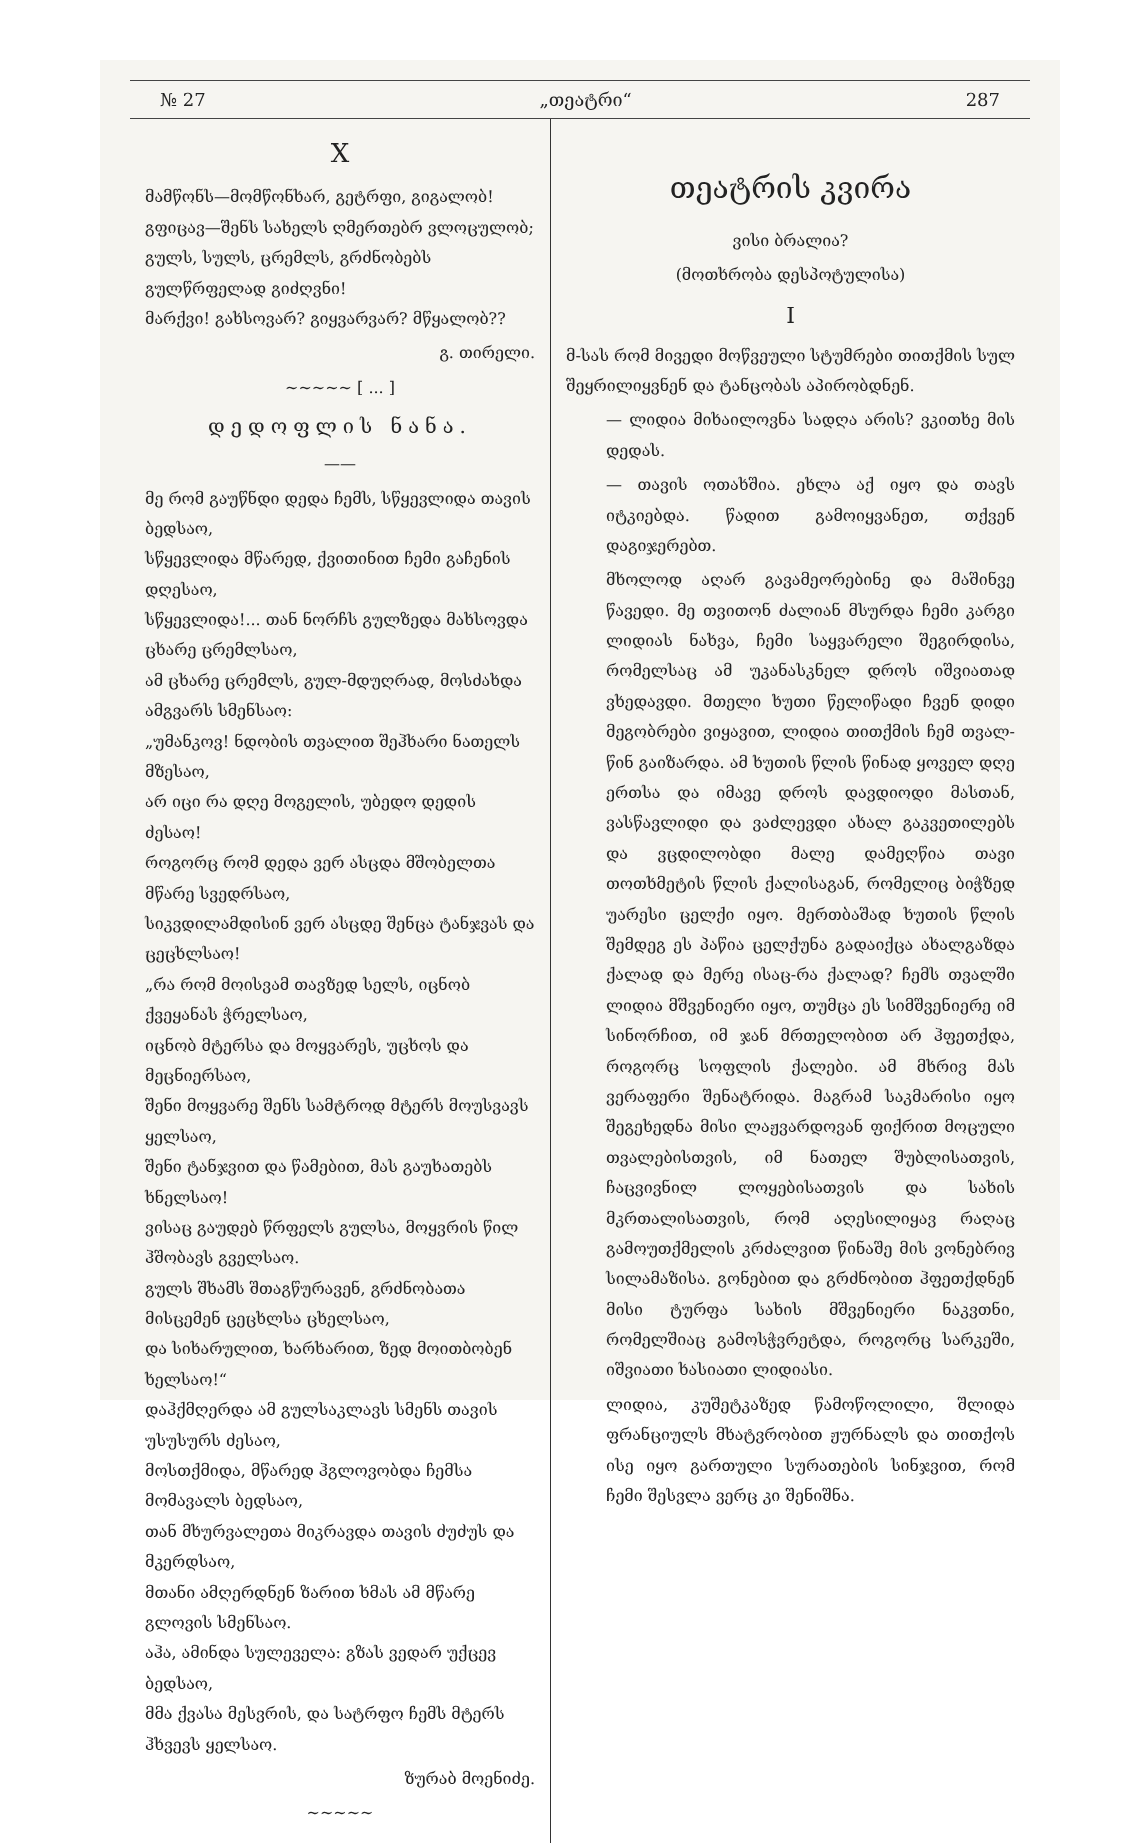№ 27 „თეატრი“287
X
მამწონს—მომწონხარ, გეტრფი, გიგალობ!
გფიცავ—შენს სახელს ღმერთებრ ვლოცულობ;
გულს, სულს, ცრემლს, გრძნობებს გულწრფელად გიძღვნი!
მარქვი! გახსოვარ? გიყვარვარ? მწყალობ??
გ. თირელი.
~~~~~ [ ... ]
დედოფლის ნანა.
——
მე რომ გაუწნდი დედა ჩემს, სწყევლიდა თავის ბედსაო,
სწყევლიდა მწარედ, ქვითინით ჩემი გაჩენის დღესაო,
სწყევლიდა!... თან ნორჩს გულზედა მახსოვდა ცხარე ცრემლსაო,
ამ ცხარე ცრემლს, გულ-მდუღრად, მოსძახდა ამგვარს სმენსაო:
„უმანკოვ! ნდობის თვალით შეჰხარი ნათელს მზესაო,
არ იცი რა დღე მოგელის, უბედო დედის ძესაო!
როგორც რომ დედა ვერ ასცდა მშობელთა მწარე სვედრსაო,
სიკვდილამდისინ ვერ ასცდე შენცა ტანჯვას და ცეცხლსაო!
„რა რომ მოისვამ თავზედ სელს, იცნობ ქვეყანას ჭრელსაო,
იცნობ მტერსა და მოყვარეს, უცხოს და მეცნიერსაო,
შენი მოყვარე შენს სამტროდ მტერს მოუსვავს ყელსაო,
შენი ტანჯვით და წამებით, მას გაუხათებს ხნელსაო!
ვისაც გაუდებ წრფელს გულსა, მოყვრის წილ ჰშობავს გველსაო.
გულს შხამს შთაგწურავენ, გრძნობათა მისცემენ ცეცხლსა ცხელსაო,
და სიხარულით, ხარხარით, ზედ მოითბობენ ხელსაო!“
დაჰქმღერდა ამ გულსაკლავს სმენს თავის უსუსურს ძესაო,
მოსთქმიდა, მწარედ ჰგლოვობდა ჩემსა მომავალს ბედსაო,
თან მხურვალეთა მიკრავდა თავის ძუძუს და მკერდსაო,
მთანი ამღერდნენ ზარით ხმას ამ მწარე გლოვის სმენსაო.
აჰა, ამინდა სულეველა: გზას ვედარ უქცევ ბედსაო,
მმა ქვასა მესვრის, და სატრფო ჩემს მტერს ჰხვევს ყელსაო.
ზურაბ მოენიძე.
~~~~~
თეატრის კვირა
ვისი ბრალია?
(მოთხრობა დესპოტულისა)
I
მ-სას რომ მივედი მოწვეული სტუმრები თითქმის სულ შეყრილიყვნენ და ტანცობას აპირობდნენ.
— ლიდია მიხაილოვნა სადღა არის? ვკითხე მის დედას.
— თავის ოთახშია. ეხლა აქ იყო და თავს იტკიებდა. წადით გამოიყვანეთ, თქვენ დაგიჯერებთ.
მხოლოდ აღარ გავამეორებინე და მაშინვე წავედი. მე თვითონ ძალიან მსურდა ჩემი კარგი ლიდიას ნახვა, ჩემი საყვარელი შეგირდისა, რომელსაც ამ უკანასკნელ დროს იშვიათად ვხედავდი. მთელი ხუთი წელიწადი ჩვენ დიდი მეგობრები ვიყავით, ლიდია თითქმის ჩემ თვალ-წინ გაიზარდა. ამ ხუთის წლის წინად ყოველ დღე ერთსა და იმავე დროს დავდიოდი მასთან, ვასწავლიდი და ვაძლევდი ახალ გაკვეთილებს და ვცდილობდი მალე დამეღწია თავი თოთხმეტის წლის ქალისაგან, რომელიც ბიჭზედ უარესი ცელქი იყო. მერთბაშად ხუთის წლის შემდეგ ეს პაწია ცელქუნა გადაიქცა ახალგაზდა ქალად და მერე ისაც-რა ქალად? ჩემს თვალში ლიდია მშვენიერი იყო, თუმცა ეს სიმშვენიერე იმ სინორჩით, იმ ჯან მრთელობით არ ჰფეთქდა, როგორც სოფლის ქალები. ამ მხრივ მას ვერაფერი შენატრიდა. მაგრამ საკმარისი იყო შეგეხედნა მისი ლაჟვარდოვან ფიქრით მოცული თვალებისთვის, იმ ნათელ შუბლისათვის, ჩაცვივნილ ლოყებისათვის და სახის მკრთალისათვის, რომ აღესილიყავ რაღაც გამოუთქმელის კრძალვით წინაშე მის ვონებრივ სილამაზისა. გონებით და გრძნობით ჰფეთქდნენ მისი ტურფა სახის მშვენიერი ნაკვთნი, რომელშიაც გამოსჭვრეტდა, როგორც სარკეში, იშვიათი ხასიათი ლიდიასი.
ლიდია, კუშეტკაზედ წამოწოლილი, შლიდა ფრანციულს მხატვრობით ჟურნალს და თითქოს ისე იყო გართული სურათების სინჯვით, რომ ჩემი შესვლა ვერც კი შენიშნა.